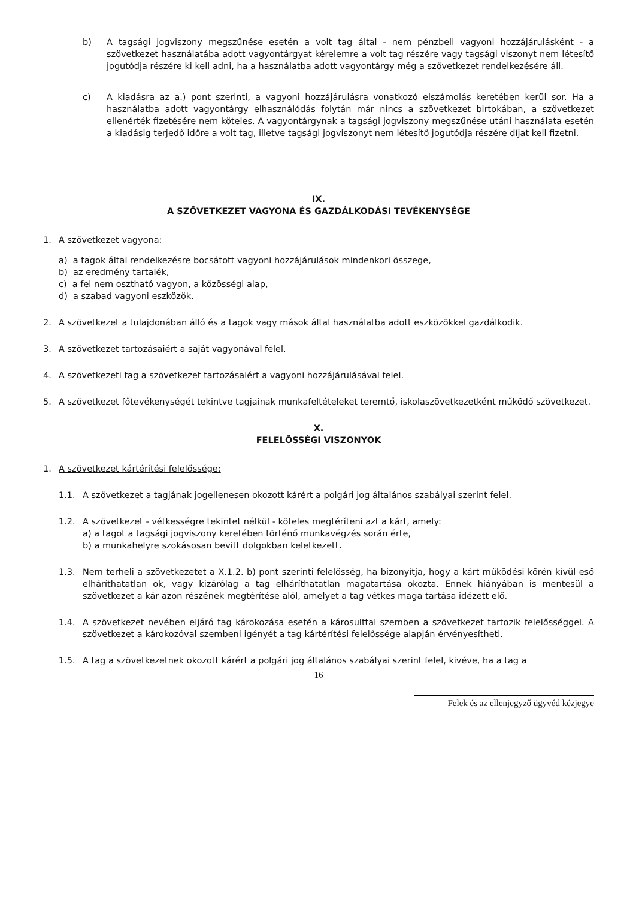b) A tagsági jogviszony megszűnése esetén a volt tag által - nem pénzbeli vagyoni hozzájárulásként - a szövetkezet használatába adott vagyontárgyat kérelemre a volt tag részére vagy tagsági viszonyt nem létesítő jogutódja részére ki kell adni, ha a használatba adott vagyontárgy még a szövetkezet rendelkezésére áll.
c) A kiadásra az a.) pont szerinti, a vagyoni hozzájárulásra vonatkozó elszámolás keretében kerül sor. Ha a használatba adott vagyontárgy elhasználódás folytán már nincs a szövetkezet birtokában, a szövetkezet ellenérték fizetésére nem köteles. A vagyontárgynak a tagsági jogviszony megszűnése utáni használata esetén a kiadásig terjedő időre a volt tag, illetve tagsági jogviszonyt nem létesítő jogutódja részére díjat kell fizetni.
IX.
A SZÖVETKEZET VAGYONA ÉS GAZDÁLKODÁSI TEVÉKENYSÉGE
1. A szövetkezet vagyona:
a) a tagok által rendelkezésre bocsátott vagyoni hozzájárulások mindenkori összege,
b) az eredmény tartalék,
c) a fel nem osztható vagyon, a közösségi alap,
d) a szabad vagyoni eszközök.
2. A szövetkezet a tulajdonában álló és a tagok vagy mások által használatba adott eszközökkel gazdálkodik.
3. A szövetkezet tartozásaiért a saját vagyonával felel.
4. A szövetkezeti tag a szövetkezet tartozásaiért a vagyoni hozzájárulásával felel.
5. A szövetkezet főtevékenységét tekintve tagjainak munkafeltételeket teremtő, iskolaszövetkezetként működő szövetkezet.
X.
FELELŐSSÉGI VISZONYOK
1. A szövetkezet kártérítési felelőssége:
1.1. A szövetkezet a tagjának jogellenesen okozott kárért a polgári jog általános szabályai szerint felel.
1.2. A szövetkezet - vétkességre tekintet nélkül - köteles megtéríteni azt a kárt, amely:
a) a tagot a tagsági jogviszony keretében történő munkavégzés során érte,
b) a munkahelyre szokásosan bevitt dolgokban keletkezett.
1.3. Nem terheli a szövetkezetet a X.1.2. b) pont szerinti felelősség, ha bizonyítja, hogy a kárt működési körén kívül eső elháríthatatlan ok, vagy kizárólag a tag elháríthatatlan magatartása okozta. Ennek hiányában is mentesül a szövetkezet a kár azon részének megtérítése alól, amelyet a tag vétkes maga tartása idézett elő.
1.4. A szövetkezet nevében eljáró tag károkozása esetén a károsulttal szemben a szövetkezet tartozik felelősséggel. A szövetkezet a károkozóval szembeni igényét a tag kártérítési felelőssége alapján érvényesítheti.
1.5. A tag a szövetkezetnek okozott kárért a polgári jog általános szabályai szerint felel, kivéve, ha a tag a
16
Felek és az ellenjegyző ügyvéd kézjegye